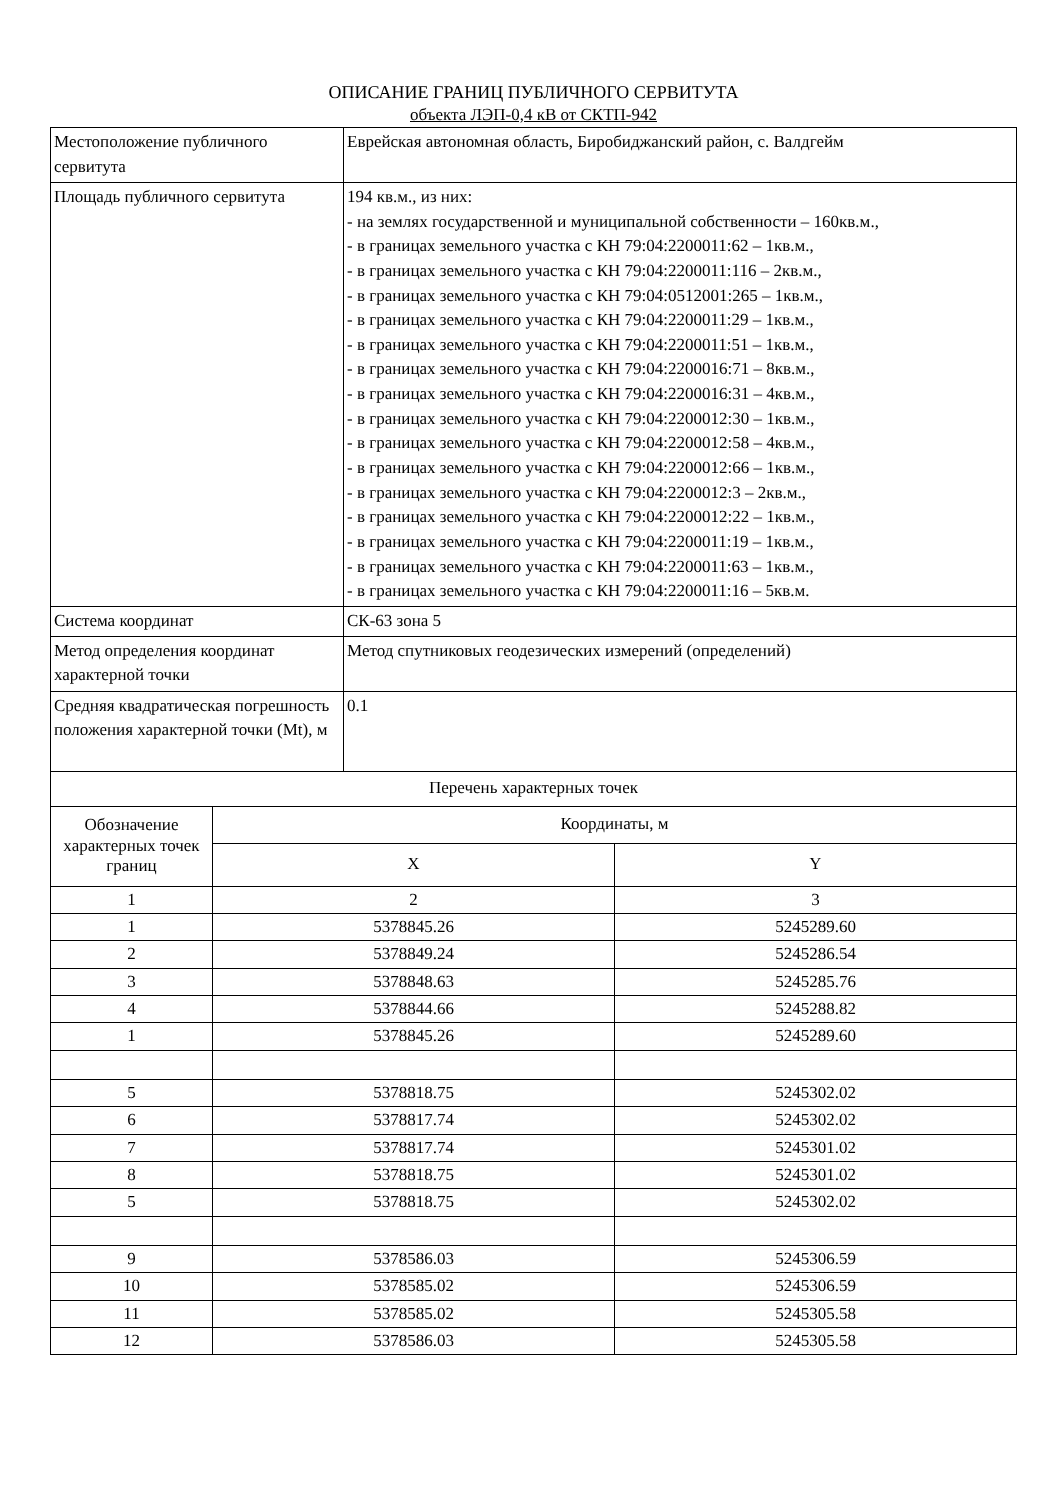ОПИСАНИЕ ГРАНИЦ ПУБЛИЧНОГО СЕРВИТУТА
объекта ЛЭП-0,4 кВ от СКТП-942
| Местоположение публичного сервитута | Еврейская автономная область, Биробиджанский район, с. Валдгейм |
| Площадь публичного сервитута | 194 кв.м., из них: - на землях государственной и муниципальной собственности – 160кв.м., - в границах земельного участка с КН 79:04:2200011:62 – 1кв.м., - в границах земельного участка с КН 79:04:2200011:116 – 2кв.м., - в границах земельного участка с КН 79:04:0512001:265 – 1кв.м., - в границах земельного участка с КН 79:04:2200011:29 – 1кв.м., - в границах земельного участка с КН 79:04:2200011:51 – 1кв.м., - в границах земельного участка с КН 79:04:2200016:71 – 8кв.м., - в границах земельного участка с КН 79:04:2200016:31 – 4кв.м., - в границах земельного участка с КН 79:04:2200012:30 – 1кв.м., - в границах земельного участка с КН 79:04:2200012:58 – 4кв.м., - в границах земельного участка с КН 79:04:2200012:66 – 1кв.м., - в границах земельного участка с КН 79:04:2200012:3 – 2кв.м., - в границах земельного участка с КН 79:04:2200012:22 – 1кв.м., - в границах земельного участка с КН 79:04:2200011:19 – 1кв.м., - в границах земельного участка с КН 79:04:2200011:63 – 1кв.м., - в границах земельного участка с КН 79:04:2200011:16 – 5кв.м. |
| Система координат | СК-63 зона 5 |
| Метод определения координат характерной точки | Метод спутниковых геодезических измерений (определений) |
| Средняя квадратическая погрешность положения характерной точки (Mt), м | 0.1 |
| Перечень характерных точек | | |
| Обозначение характерных точек границ | Координаты, м | |
| | X | Y |
| 1 | 2 | 3 |
| 1 | 5378845.26 | 5245289.60 |
| 2 | 5378849.24 | 5245286.54 |
| 3 | 5378848.63 | 5245285.76 |
| 4 | 5378844.66 | 5245288.82 |
| 1 | 5378845.26 | 5245289.60 |
| 5 | 5378818.75 | 5245302.02 |
| 6 | 5378817.74 | 5245302.02 |
| 7 | 5378817.74 | 5245301.02 |
| 8 | 5378818.75 | 5245301.02 |
| 5 | 5378818.75 | 5245302.02 |
| 9 | 5378586.03 | 5245306.59 |
| 10 | 5378585.02 | 5245306.59 |
| 11 | 5378585.02 | 5245305.58 |
| 12 | 5378586.03 | 5245305.58 |